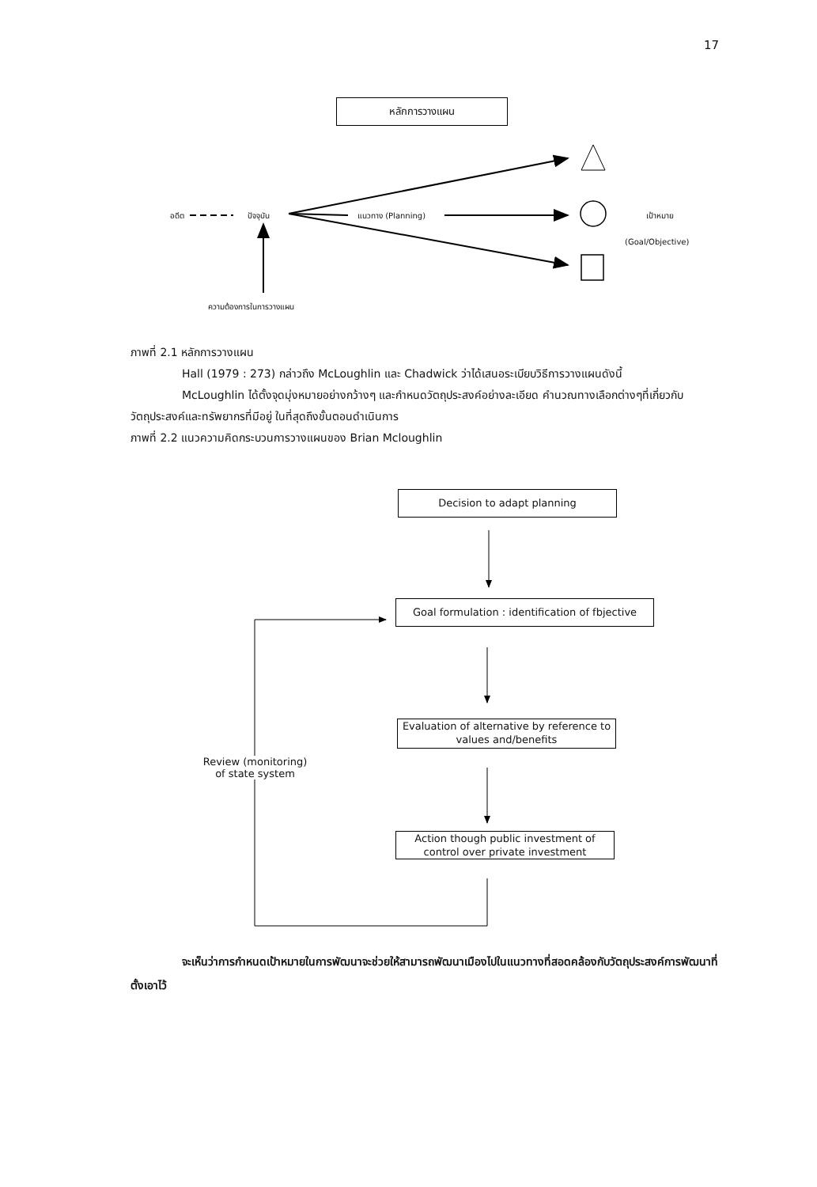17
หลักการวางแผน
อดีต ปัจจุบัน แนวทาง (Planning) เป้าหมาย
(Goal/Objective)
ความต้องการในการวางแผน
ภาพที่ 2.1 หลักการวางแผน
Hall (1979 : 273) กล่าวถึง McLoughlin และ Chadwick ว่าได้เสนอระเบียบวิธีการวางแผนดังนี้
McLoughlin ได้ตั้งจุดมุ่งหมายอย่างกว้างๆ และกำหนดวัตถุประสงค์อย่างละเอียด คำนวณทางเลือกต่างๆที่เกี่ยวกับวัตถุประสงค์และทรัพยากรที่มีอยู่ ในที่สุดถึงขั้นตอนดำเนินการ
ภาพที่ 2.2 แนวความคิดกระบวนการวางแผนของ Brian Mcloughlin
Decision to adapt planning
Goal formulation : identification of fbjective
Evaluation of alternative by reference to values and/benefits
Action though public investment of control over private investment
Review (monitoring) of state system
จะเห็นว่าการกำหนดเป้าหมายในการพัฒนาจะช่วยให้สามารถพัฒนาเมืองไปในแนวทางที่สอดคล้องกับวัตถุประสงค์การพัฒนาที่ตั้งเอาไว้